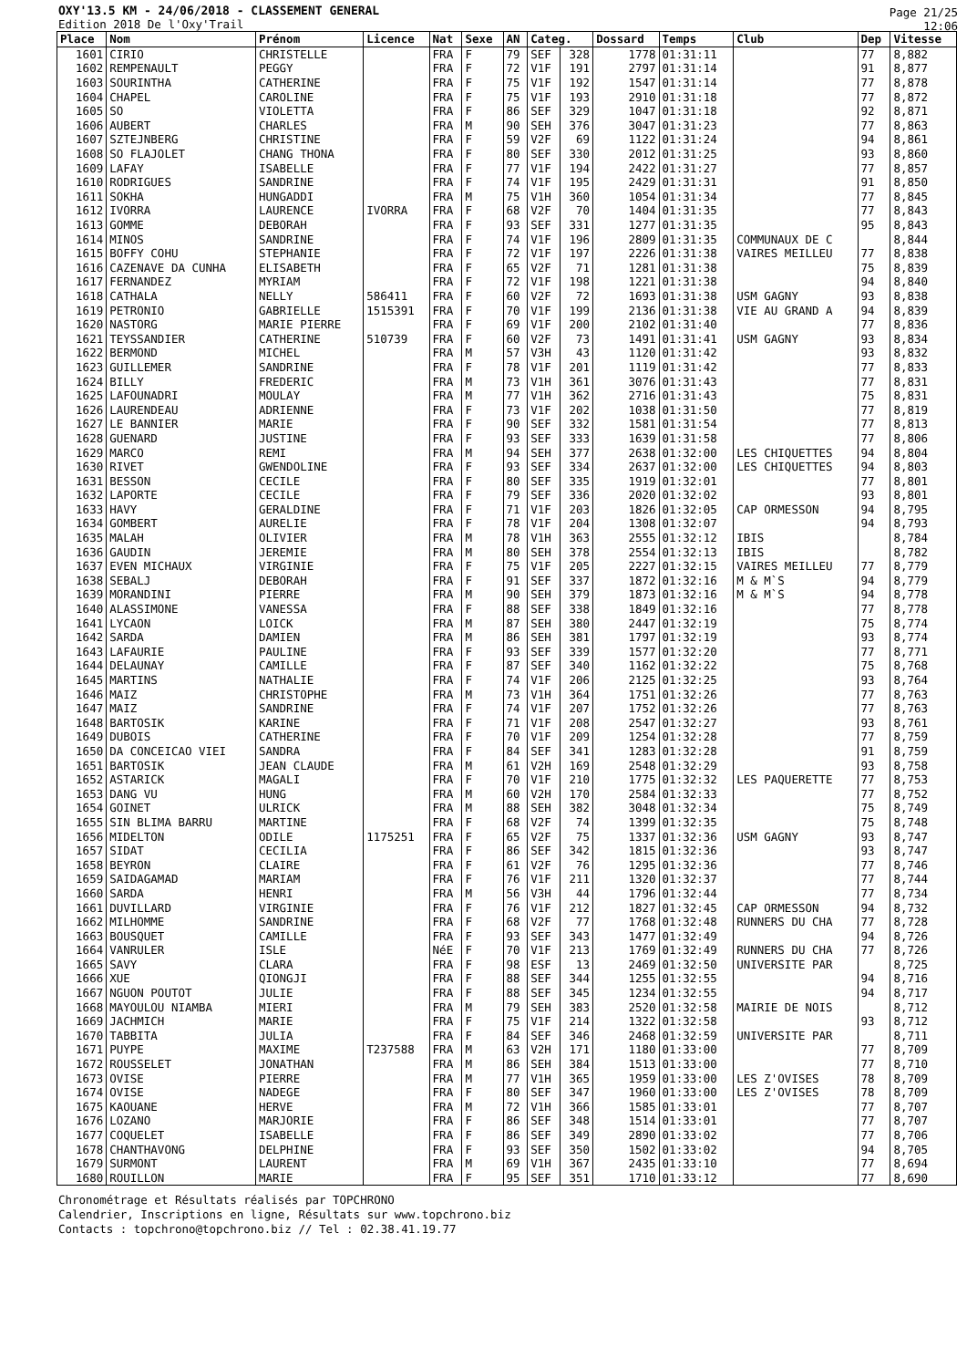OXY'13.5 KM - 24/06/2018 - CLASSEMENT GENERAL
Edition 2018 De l'Oxy'Trail
Page 21/25
12:06
| Place | Nom | Prénom | Licence | Nat | Sexe | AN | Categ. | | Dossard | Temps | Club | Dep | Vitesse |
| --- | --- | --- | --- | --- | --- | --- | --- | --- | --- | --- | --- | --- | --- |
| 1601 | CIRIO | CHRISTELLE | | FRA | F | 79 | SEF | 328 | 1778 | 01:31:11 | | 77 | 8,882 |
| 1602 | REMPENAULT | PEGGY | | FRA | F | 72 | V1F | 191 | 2797 | 01:31:14 | | 91 | 8,877 |
| 1603 | SOURINTHA | CATHERINE | | FRA | F | 75 | V1F | 192 | 1547 | 01:31:14 | | 77 | 8,878 |
| 1604 | CHAPEL | CAROLINE | | FRA | F | 75 | V1F | 193 | 2910 | 01:31:18 | | 77 | 8,872 |
| 1605 | SO | VIOLETTA | | FRA | F | 86 | SEF | 329 | 1047 | 01:31:18 | | 92 | 8,871 |
| 1606 | AUBERT | CHARLES | | FRA | M | 90 | SEH | 376 | 3047 | 01:31:23 | | 77 | 8,863 |
| 1607 | SZTEJNBERG | CHRISTINE | | FRA | F | 59 | V2F | 69 | 1122 | 01:31:24 | | 94 | 8,861 |
| 1608 | SO FLAJOLET | CHANG THONA | | FRA | F | 80 | SEF | 330 | 2012 | 01:31:25 | | 93 | 8,860 |
| 1609 | LAFAY | ISABELLE | | FRA | F | 77 | V1F | 194 | 2422 | 01:31:27 | | 77 | 8,857 |
| 1610 | RODRIGUES | SANDRINE | | FRA | F | 74 | V1F | 195 | 2429 | 01:31:31 | | 91 | 8,850 |
| 1611 | SOKHA | HUNGADDI | | FRA | M | 75 | V1H | 360 | 1054 | 01:31:34 | | 77 | 8,845 |
| 1612 | IVORRA | LAURENCE | IVORRA | FRA | F | 68 | V2F | 70 | 1404 | 01:31:35 | | 77 | 8,843 |
| 1613 | GOMME | DEBORAH | | FRA | F | 93 | SEF | 331 | 1277 | 01:31:35 | | 95 | 8,843 |
| 1614 | MINOS | SANDRINE | | FRA | F | 74 | V1F | 196 | 2809 | 01:31:35 | COMMUNAUX DE C | | 8,844 |
| 1615 | BOFFY COHU | STEPHANIE | | FRA | F | 72 | V1F | 197 | 2226 | 01:31:38 | VAIRES MEILLEU | 77 | 8,838 |
| 1616 | CAZENAVE DA CUNHA | ELISABETH | | FRA | F | 65 | V2F | 71 | 1281 | 01:31:38 | | 75 | 8,839 |
| 1617 | FERNANDEZ | MYRIAM | | FRA | F | 72 | V1F | 198 | 1221 | 01:31:38 | | 94 | 8,840 |
| 1618 | CATHALA | NELLY | 586411 | FRA | F | 60 | V2F | 72 | 1693 | 01:31:38 | USM GAGNY | 93 | 8,838 |
| 1619 | PETRONIO | GABRIELLE | 1515391 | FRA | F | 70 | V1F | 199 | 2136 | 01:31:38 | VIE AU GRAND A | 94 | 8,839 |
| 1620 | NASTORG | MARIE PIERRE | | FRA | F | 69 | V1F | 200 | 2102 | 01:31:40 | | 77 | 8,836 |
| 1621 | TEYSSANDIER | CATHERINE | 510739 | FRA | F | 60 | V2F | 73 | 1491 | 01:31:41 | USM GAGNY | 93 | 8,834 |
| 1622 | BERMOND | MICHEL | | FRA | M | 57 | V3H | 43 | 1120 | 01:31:42 | | 93 | 8,832 |
| 1623 | GUILLEMER | SANDRINE | | FRA | F | 78 | V1F | 201 | 1119 | 01:31:42 | | 77 | 8,833 |
| 1624 | BILLY | FREDERIC | | FRA | M | 73 | V1H | 361 | 3076 | 01:31:43 | | 77 | 8,831 |
| 1625 | LAFOUNADRI | MOULAY | | FRA | M | 77 | V1H | 362 | 2716 | 01:31:43 | | 75 | 8,831 |
| 1626 | LAURENDEAU | ADRIENNE | | FRA | F | 73 | V1F | 202 | 1038 | 01:31:50 | | 77 | 8,819 |
| 1627 | LE BANNIER | MARIE | | FRA | F | 90 | SEF | 332 | 1581 | 01:31:54 | | 77 | 8,813 |
| 1628 | GUENARD | JUSTINE | | FRA | F | 93 | SEF | 333 | 1639 | 01:31:58 | | 77 | 8,806 |
| 1629 | MARCO | REMI | | FRA | M | 94 | SEH | 377 | 2638 | 01:32:00 | LES CHIQUETTES | 94 | 8,804 |
| 1630 | RIVET | GWENDOLINE | | FRA | F | 93 | SEF | 334 | 2637 | 01:32:00 | LES CHIQUETTES | 94 | 8,803 |
| 1631 | BESSON | CECILE | | FRA | F | 80 | SEF | 335 | 1919 | 01:32:01 | | 77 | 8,801 |
| 1632 | LAPORTE | CECILE | | FRA | F | 79 | SEF | 336 | 2020 | 01:32:02 | | 93 | 8,801 |
| 1633 | HAVY | GERALDINE | | FRA | F | 71 | V1F | 203 | 1826 | 01:32:05 | CAP ORMESSON | 94 | 8,795 |
| 1634 | GOMBERT | AURELIE | | FRA | F | 78 | V1F | 204 | 1308 | 01:32:07 | | 94 | 8,793 |
| 1635 | MALAH | OLIVIER | | FRA | M | 78 | V1H | 363 | 2555 | 01:32:12 | IBIS | | 8,784 |
| 1636 | GAUDIN | JEREMIE | | FRA | M | 80 | SEH | 378 | 2554 | 01:32:13 | IBIS | | 8,782 |
| 1637 | EVEN MICHAUX | VIRGINIE | | FRA | F | 75 | V1F | 205 | 2227 | 01:32:15 | VAIRES MEILLEU | 77 | 8,779 |
| 1638 | SEBALJ | DEBORAH | | FRA | F | 91 | SEF | 337 | 1872 | 01:32:16 | M & M`S | 94 | 8,779 |
| 1639 | MORANDINI | PIERRE | | FRA | M | 90 | SEH | 379 | 1873 | 01:32:16 | M & M`S | 94 | 8,778 |
| 1640 | ALASSIMONE | VANESSA | | FRA | F | 88 | SEF | 338 | 1849 | 01:32:16 | | 77 | 8,778 |
| 1641 | LYCAON | LOICK | | FRA | M | 87 | SEH | 380 | 2447 | 01:32:19 | | 75 | 8,774 |
| 1642 | SARDA | DAMIEN | | FRA | M | 86 | SEH | 381 | 1797 | 01:32:19 | | 93 | 8,774 |
| 1643 | LAFAURIE | PAULINE | | FRA | F | 93 | SEF | 339 | 1577 | 01:32:20 | | 77 | 8,771 |
| 1644 | DELAUNAY | CAMILLE | | FRA | F | 87 | SEF | 340 | 1162 | 01:32:22 | | 75 | 8,768 |
| 1645 | MARTINS | NATHALIE | | FRA | F | 74 | V1F | 206 | 2125 | 01:32:25 | | 93 | 8,764 |
| 1646 | MAIZ | CHRISTOPHE | | FRA | M | 73 | V1H | 364 | 1751 | 01:32:26 | | 77 | 8,763 |
| 1647 | MAIZ | SANDRINE | | FRA | F | 74 | V1F | 207 | 1752 | 01:32:26 | | 77 | 8,763 |
| 1648 | BARTOSIK | KARINE | | FRA | F | 71 | V1F | 208 | 2547 | 01:32:27 | | 93 | 8,761 |
| 1649 | DUBOIS | CATHERINE | | FRA | F | 70 | V1F | 209 | 1254 | 01:32:28 | | 77 | 8,759 |
| 1650 | DA CONCEICAO VIEI | SANDRA | | FRA | F | 84 | SEF | 341 | 1283 | 01:32:28 | | 91 | 8,759 |
| 1651 | BARTOSIK | JEAN CLAUDE | | FRA | M | 61 | V2H | 169 | 2548 | 01:32:29 | | 93 | 8,758 |
| 1652 | ASTARICK | MAGALI | | FRA | F | 70 | V1F | 210 | 1775 | 01:32:32 | LES PAQUERETTE | 77 | 8,753 |
| 1653 | DANG VU | HUNG | | FRA | M | 60 | V2H | 170 | 2584 | 01:32:33 | | 77 | 8,752 |
| 1654 | GOINET | ULRICK | | FRA | M | 88 | SEH | 382 | 3048 | 01:32:34 | | 75 | 8,749 |
| 1655 | SIN BLIMA BARRU | MARTINE | | FRA | F | 68 | V2F | 74 | 1399 | 01:32:35 | | 75 | 8,748 |
| 1656 | MIDELTON | ODILE | 1175251 | FRA | F | 65 | V2F | 75 | 1337 | 01:32:36 | USM GAGNY | 93 | 8,747 |
| 1657 | SIDAT | CECILIA | | FRA | F | 86 | SEF | 342 | 1815 | 01:32:36 | | 93 | 8,747 |
| 1658 | BEYRON | CLAIRE | | FRA | F | 61 | V2F | 76 | 1295 | 01:32:36 | | 77 | 8,746 |
| 1659 | SAIDAGAMAD | MARIAM | | FRA | F | 76 | V1F | 211 | 1320 | 01:32:37 | | 77 | 8,744 |
| 1660 | SARDA | HENRI | | FRA | M | 56 | V3H | 44 | 1796 | 01:32:44 | | 77 | 8,734 |
| 1661 | DUVILLARD | VIRGINIE | | FRA | F | 76 | V1F | 212 | 1827 | 01:32:45 | CAP ORMESSON | 94 | 8,732 |
| 1662 | MILHOMME | SANDRINE | | FRA | F | 68 | V2F | 77 | 1768 | 01:32:48 | RUNNERS DU CHA | 77 | 8,728 |
| 1663 | BOUSQUET | CAMILLE | | FRA | F | 93 | SEF | 343 | 1477 | 01:32:49 | | 94 | 8,726 |
| 1664 | VANRULER | ISLE | | NéE | F | 70 | V1F | 213 | 1769 | 01:32:49 | RUNNERS DU CHA | 77 | 8,726 |
| 1665 | SAVY | CLARA | | FRA | F | 98 | ESF | 13 | 2469 | 01:32:50 | UNIVERSITE PAR | | 8,725 |
| 1666 | XUE | QIONGJI | | FRA | F | 88 | SEF | 344 | 1255 | 01:32:55 | | 94 | 8,716 |
| 1667 | NGUON POUTOT | JULIE | | FRA | F | 88 | SEF | 345 | 1234 | 01:32:55 | | 94 | 8,717 |
| 1668 | MAYOULOU NIAMBA | MIERI | | FRA | M | 79 | SEH | 383 | 2520 | 01:32:58 | MAIRIE DE NOIS | | 8,712 |
| 1669 | JACHMICH | MARIE | | FRA | F | 75 | V1F | 214 | 1322 | 01:32:58 | | 93 | 8,712 |
| 1670 | TABBITA | JULIA | | FRA | F | 84 | SEF | 346 | 2468 | 01:32:59 | UNIVERSITE PAR | | 8,711 |
| 1671 | PUYPE | MAXIME | T237588 | FRA | M | 63 | V2H | 171 | 1180 | 01:33:00 | | 77 | 8,709 |
| 1672 | ROUSSELET | JONATHAN | | FRA | M | 86 | SEH | 384 | 1513 | 01:33:00 | | 77 | 8,710 |
| 1673 | OVISE | PIERRE | | FRA | M | 77 | V1H | 365 | 1959 | 01:33:00 | LES Z'OVISES | 78 | 8,709 |
| 1674 | OVISE | NADEGE | | FRA | F | 80 | SEF | 347 | 1960 | 01:33:00 | LES Z'OVISES | 78 | 8,709 |
| 1675 | KAOUANE | HERVE | | FRA | M | 72 | V1H | 366 | 1585 | 01:33:01 | | 77 | 8,707 |
| 1676 | LOZANO | MARJORIE | | FRA | F | 86 | SEF | 348 | 1514 | 01:33:01 | | 77 | 8,707 |
| 1677 | COQUELET | ISABELLE | | FRA | F | 86 | SEF | 349 | 2890 | 01:33:02 | | 77 | 8,706 |
| 1678 | CHANTHAVONG | DELPHINE | | FRA | F | 93 | SEF | 350 | 1502 | 01:33:02 | | 94 | 8,705 |
| 1679 | SURMONT | LAURENT | | FRA | M | 69 | V1H | 367 | 2435 | 01:33:10 | | 77 | 8,694 |
| 1680 | ROUILLON | MARIE | | FRA | F | 95 | SEF | 351 | 1710 | 01:33:12 | | 77 | 8,690 |
Chronométrage et Résultats réalisés par TOPCHRONO
Calendrier, Inscriptions en ligne, Résultats sur www.topchrono.biz
Contacts : topchrono@topchrono.biz // Tel : 02.38.41.19.77